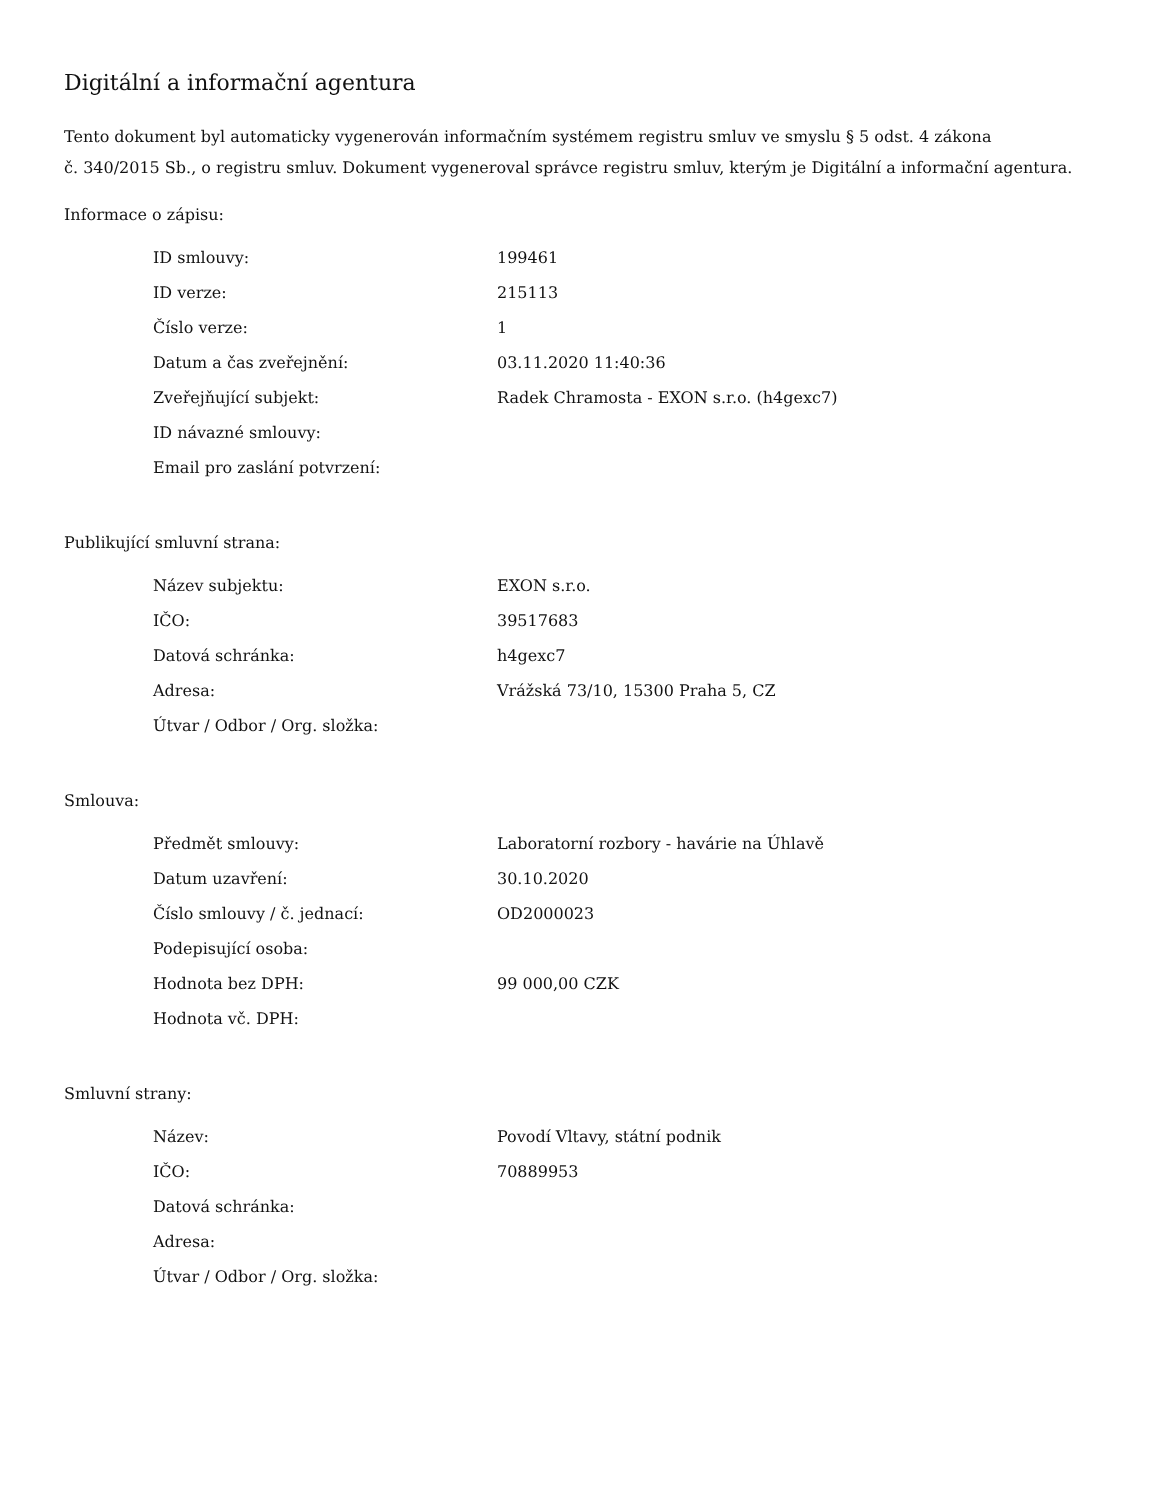Digitální a informační agentura
Tento dokument byl automaticky vygenerován informačním systémem registru smluv ve smyslu § 5 odst. 4 zákona
č. 340/2015 Sb., o registru smluv. Dokument vygeneroval správce registru smluv, kterým je Digitální a informační agentura.
Informace o zápisu:
| ID smlouvy: | 199461 |
| ID verze: | 215113 |
| Číslo verze: | 1 |
| Datum a čas zveřejnění: | 03.11.2020 11:40:36 |
| Zveřejňující subjekt: | Radek Chramosta - EXON s.r.o. (h4gexc7) |
| ID návazné smlouvy: | |
| Email pro zaslání potvrzení: | |
Publikující smluvní strana:
| Název subjektu: | EXON s.r.o. |
| IČO: | 39517683 |
| Datová schránka: | h4gexc7 |
| Adresa: | Vrážská 73/10, 15300 Praha 5, CZ |
| Útvar / Odbor / Org. složka: | |
Smlouva:
| Předmět smlouvy: | Laboratorní rozbory - havárie na Úhlavě |
| Datum uzavření: | 30.10.2020 |
| Číslo smlouvy / č. jednací: | OD2000023 |
| Podepisující osoba: | |
| Hodnota bez DPH: | 99 000,00 CZK |
| Hodnota vč. DPH: | |
Smluvní strany:
| Název: | Povodí Vltavy, státní podnik |
| IČO: | 70889953 |
| Datová schránka: | |
| Adresa: | |
| Útvar / Odbor / Org. složka: | |